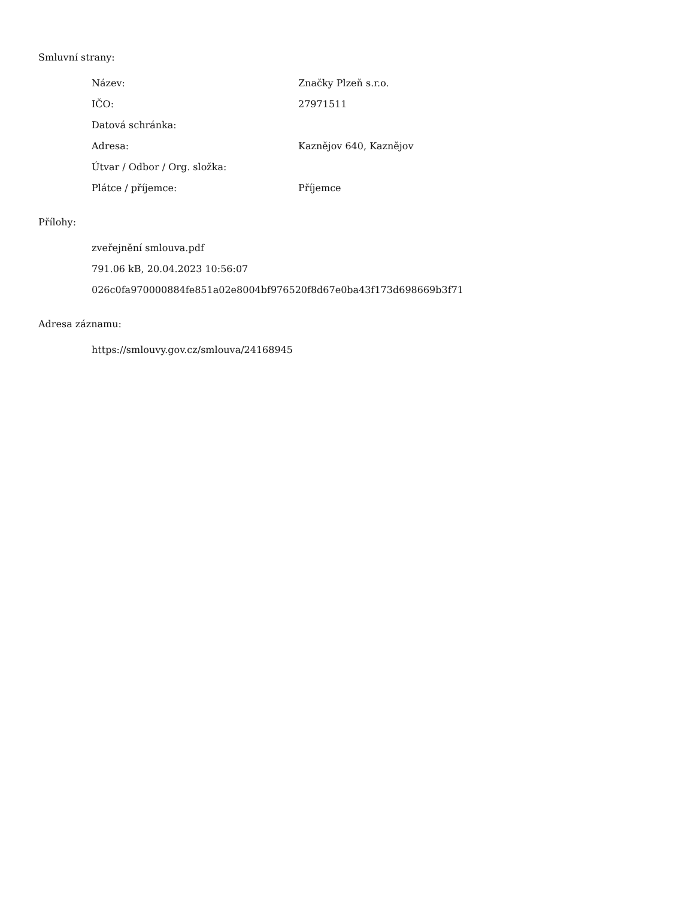Smluvní strany:
| Název: | Značky Plzeň s.r.o. |
| IČO: | 27971511 |
| Datová schránka: | |
| Adresa: | Kaznějov 640, Kaznějov |
| Útvar / Odbor / Org. složka: | |
| Plátce / příjemce: | Příjemce |
Přílohy:
zveřejnění smlouva.pdf
791.06 kB, 20.04.2023 10:56:07
026c0fa970000884fe851a02e8004bf976520f8d67e0ba43f173d698669b3f71
Adresa záznamu:
https://smlouvy.gov.cz/smlouva/24168945